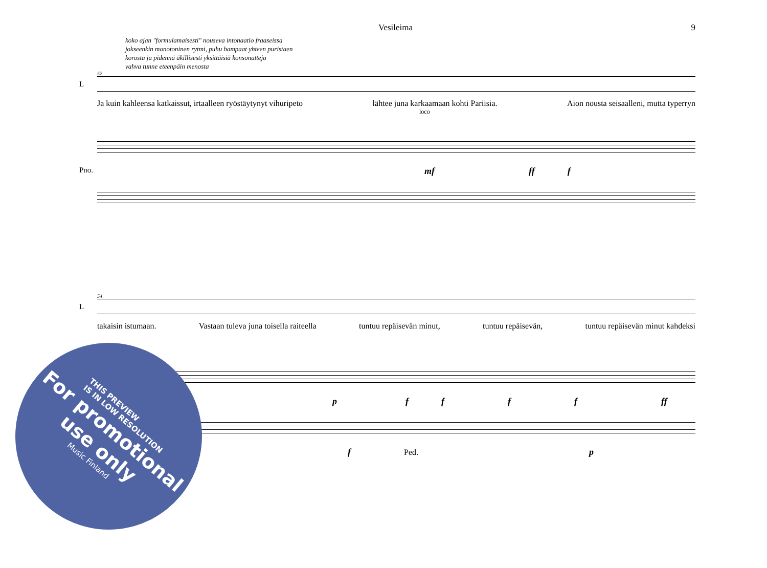Vesileima 9
koko ajan "formulamaisesti" nouseva intonaatio fraaseissa
jokseenkin monotoninen rytmi, puhu hampaat yhteen puristaen
korosta ja pidennä äkillisesti yksittäisiä konsonatteja
vahva tunne eteenpäin menosta
52
L
Ja kuin kahleensa katkaissut, irtaalleen ryöstäytynyt vihuripeto lähtee juna karkaamaan kohti Pariisia. Aion nousta seisaalleni, mutta typerryn
loco
Pno.
mf ff f
54
L
takaisin istumaan. Vastaan tuleva juna toisella raiteella tuntuu repäisevän minut, tuntuu repäisevän, tuntuu repäisevän minut kahdeksi
p f f f f ff
f Ped. p
THIS PREVIEW
IS IN LOW RESOLUTION
For promotional
use only
Music Finland